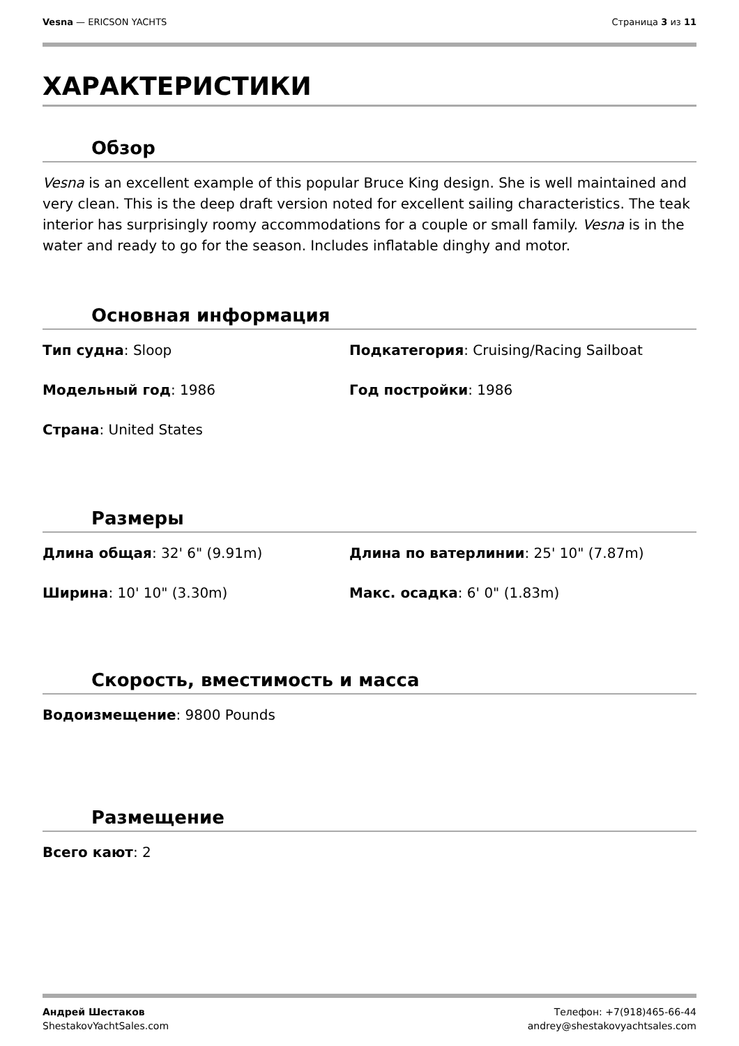Vesna — ERICSON YACHTS Страница 3 из 11
ХАРАКТЕРИСТИКИ
Обзор
Vesna is an excellent example of this popular Bruce King design. She is well maintained and very clean. This is the deep draft version noted for excellent sailing characteristics. The teak interior has surprisingly roomy accommodations for a couple or small family. Vesna is in the water and ready to go for the season. Includes inflatable dinghy and motor.
Основная информация
Тип судна: Sloop
Подкатегория: Cruising/Racing Sailboat
Модельный год: 1986
Год постройки: 1986
Страна: United States
Размеры
Длина общая: 32' 6" (9.91m)
Длина по ватерлинии: 25' 10" (7.87m)
Ширина: 10' 10" (3.30m)
Макс. осадка: 6' 0" (1.83m)
Скорость, вместимость и масса
Водоизмещение: 9800 Pounds
Размещение
Всего кают: 2
Андрей Шестаков
ShestakovYachtSales.com
Телефон: +7(918)465-66-44
andrey@shestakovyachtsales.com